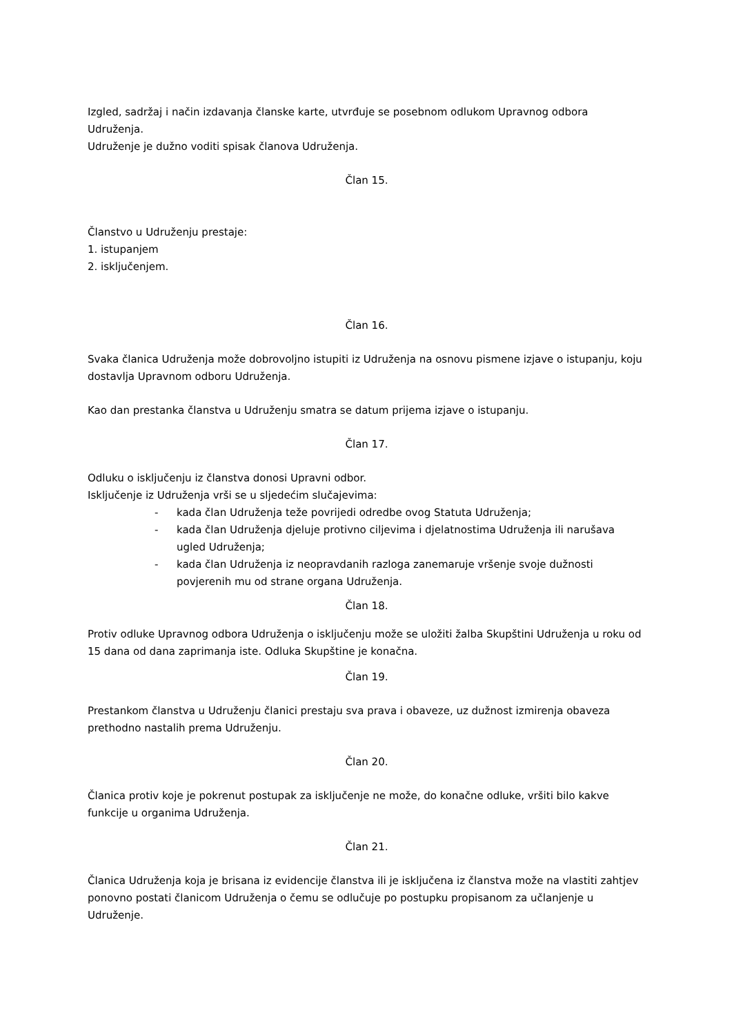Izgled, sadržaj i način izdavanja članske karte, utvrđuje se posebnom odlukom Upravnog odbora Udruženja.
Udruženje je dužno voditi spisak članova Udruženja.
Član 15.
Članstvo u Udruženju prestaje:
1. istupanjem
2. isključenjem.
Član 16.
Svaka članica Udruženja može dobrovoljno istupiti iz Udruženja na osnovu pismene izjave o istupanju, koju dostavlja Upravnom odboru Udruženja.
Kao dan prestanka članstva u Udruženju smatra se datum prijema izjave o istupanju.
Član 17.
Odluku o isključenju iz članstva donosi Upravni odbor.
Isključenje iz Udruženja vrši se u sljedećim slučajevima:
- kada član Udruženja teže povrijedi odredbe ovog Statuta Udruženja;
- kada član Udruženja djeluje protivno ciljevima i djelatnostima Udruženja ili narušava ugled Udruženja;
- kada član Udruženja iz neopravdanih razloga zanemaruje vršenje svoje dužnosti povjerenih mu od strane organa Udruženja.
Član 18.
Protiv odluke Upravnog odbora Udruženja o isključenju može se uložiti žalba Skupštini Udruženja u roku od 15 dana od dana zaprimanja iste. Odluka Skupštine je konačna.
Član 19.
Prestankom članstva u Udruženju članici prestaju sva prava i obaveze, uz dužnost izmirenja obaveza prethodno nastalih prema Udruženju.
Član 20.
Članica protiv koje je pokrenut postupak za isključenje ne može, do konačne odluke, vršiti bilo kakve funkcije u organima Udruženja.
Član 21.
Članica Udruženja koja je brisana iz evidencije članstva ili je isključena iz članstva može na vlastiti zahtjev ponovno postati članicom Udruženja o čemu se odlučuje po postupku propisanom za učlanjenje u Udruženje.